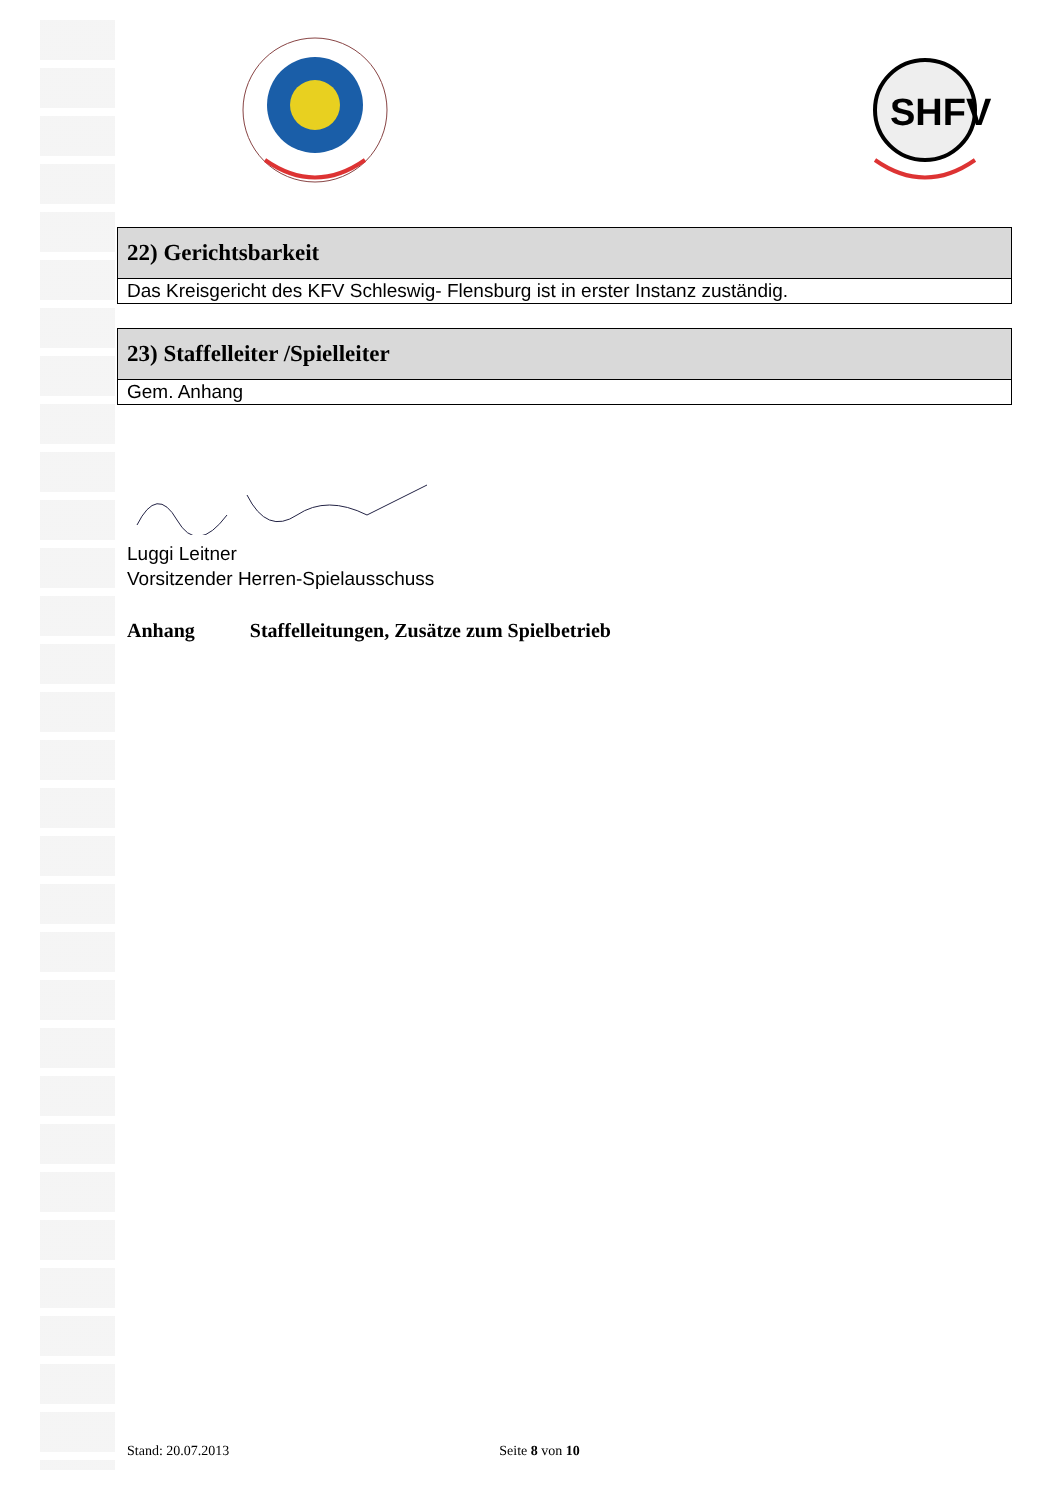SHFV
| 22) Gerichtsbarkeit |
| --- |
| Das Kreisgericht des KFV Schleswig- Flensburg ist in erster Instanz zuständig. |
| 23) Staffelleiter /Spielleiter |
| --- |
| Gem. Anhang |
Luggi Leitner
Vorsitzender Herren-Spielausschuss
Anhang Staffelleitungen, Zusätze zum Spielbetrieb
Stand: 20.07.2013 Seite 8 von 10